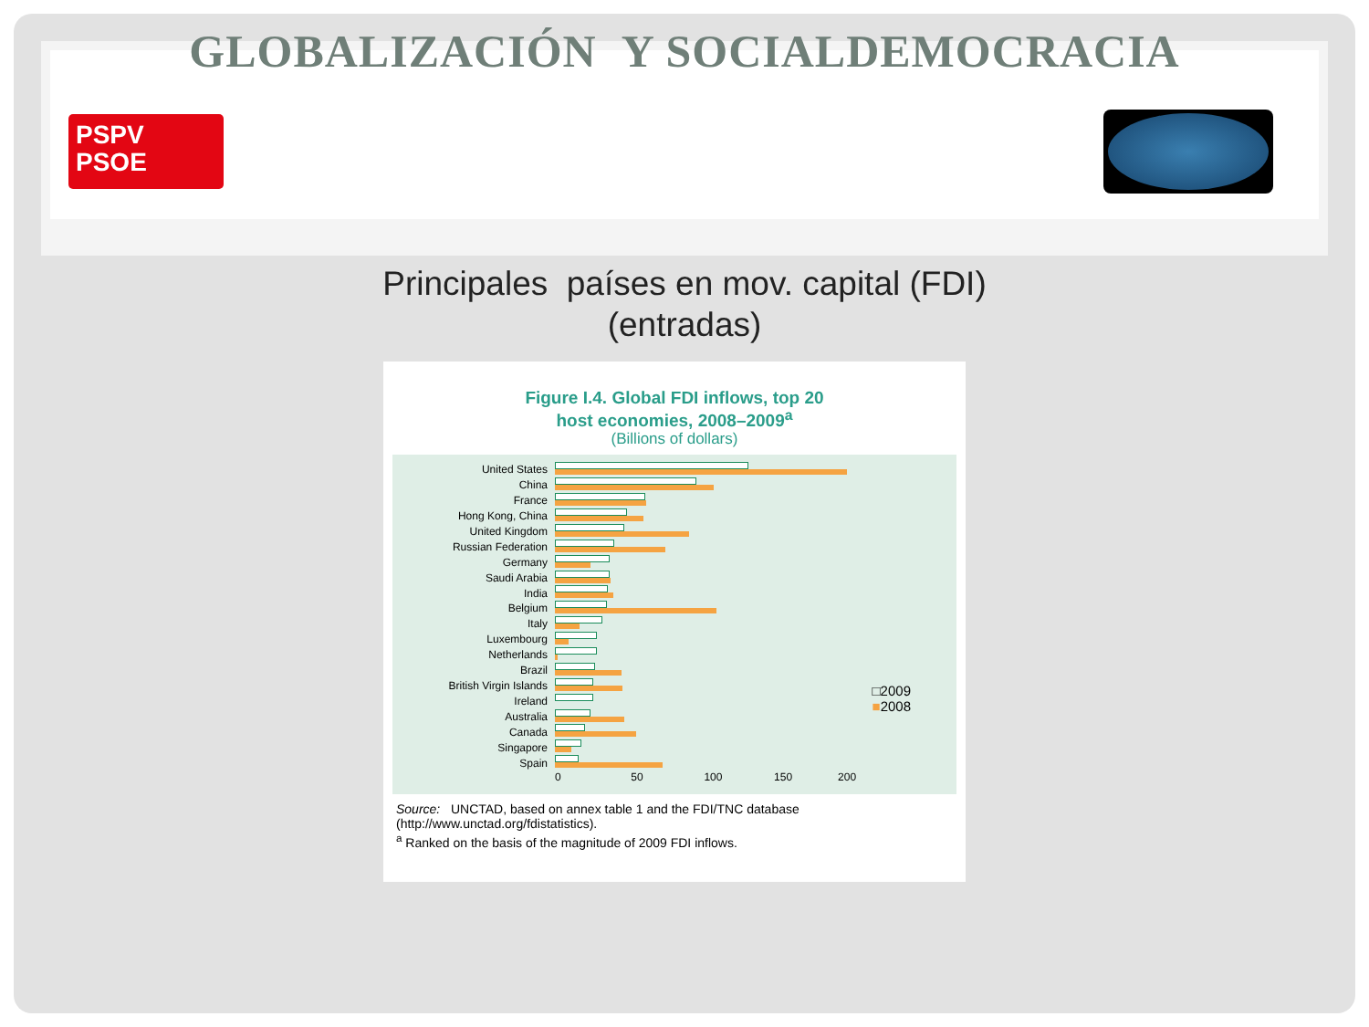GLOBALIZACIÓN Y SOCIALDEMOCRACIA
PSPV
PSOE
Principales países en mov. capital (FDI)
(entradas)
Figure I.4. Global FDI inflows, top 20
host economies, 2008–2009<sup>a</sup>
(Billions of dollars)
United States
China
France
Hong Kong, China
United Kingdom
Russian Federation
Germany
Saudi Arabia
India
Belgium
Italy
Luxembourg
Netherlands
Brazil
British Virgin Islands
Ireland
Australia
Canada
Singapore
Spain
0 50 100 150 200
□2009
■2008
Source: UNCTAD, based on annex table 1 and the FDI/TNC database (http://www.unctad.org/fdistatistics).
<sup>a</sup> Ranked on the basis of the magnitude of 2009 FDI inflows.